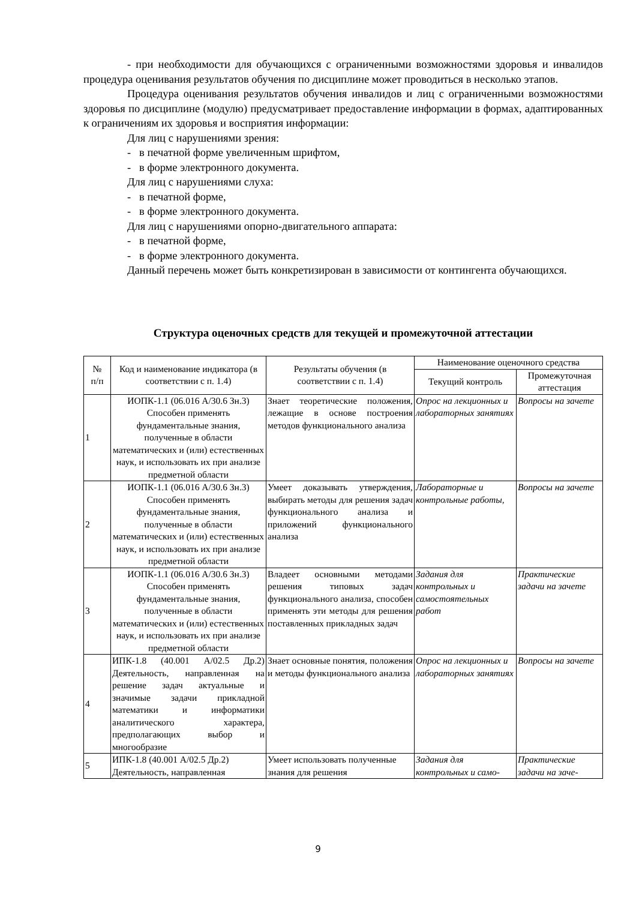- при необходимости для обучающихся с ограниченными возможностями здоровья и инвалидов процедура оценивания результатов обучения по дисциплине может проводиться в несколько этапов.
Процедура оценивания результатов обучения инвалидов и лиц с ограниченными возможностями здоровья по дисциплине (модулю) предусматривает предоставление информации в формах, адаптированных к ограничениям их здоровья и восприятия информации:
Для лиц с нарушениями зрения:
- в печатной форме увеличенным шрифтом,
- в форме электронного документа.
Для лиц с нарушениями слуха:
- в печатной форме,
- в форме электронного документа.
Для лиц с нарушениями опорно-двигательного аппарата:
- в печатной форме,
- в форме электронного документа.
Данный перечень может быть конкретизирован в зависимости от контингента обучающихся.
Структура оценочных средств для текущей и промежуточной аттестации
| № п/п | Код и наименование индикатора (в соответствии с п. 1.4) | Результаты обучения (в соответствии с п. 1.4) | Наименование оценочного средства | |
| --- | --- | --- | --- | --- |
| | | | Текущий контроль | Промежуточная аттестация |
| 1 | ИОПК-1.1 (06.016 А/30.6 Зн.3) Способен применять фундаментальные знания, полученные в области математических и (или) естественных наук, и использовать их при анализе предметной области | Знает теоретические положения, лежащие в основе построения методов функционального анализа | Опрос на лекционных и лабораторных занятиях | Вопросы на зачете |
| 2 | ИОПК-1.1 (06.016 А/30.6 Зн.3) Способен применять фундаментальные знания, полученные в области математических и (или) естественных наук, и использовать их при анализе предметной области | Умеет доказывать утверждения, выбирать методы для решения задач функционального анализа и приложений функционального анализа | Лабораторные и контрольные работы, | Вопросы на зачете |
| 3 | ИОПК-1.1 (06.016 А/30.6 Зн.3) Способен применять фундаментальные знания, полученные в области математических и (или) естественных наук, и использовать их при анализе предметной области | Владеет основными методами решения типовых задач функционального анализа, способен применять эти методы для решения поставленных прикладных задач | Задания для контрольных и самостоятельных работ | Практические задачи на зачете |
| 4 | ИПК-1.8 (40.001 А/02.5 Др.2) Деятельность, направленная на решение задач актуальные и значимые задачи прикладной математики и информатики аналитического характера, предполагающих выбор и многообразие | Знает основные понятия, положения и методы функционального анализа | Опрос на лекционных и лабораторных занятиях | Вопросы на зачете |
| 5 | ИПК-1.8 (40.001 А/02.5 Др.2) Деятельность, направленная | Умеет использовать полученные знания для решения | Задания для контрольных и само- | Практические задачи на заче- |
9